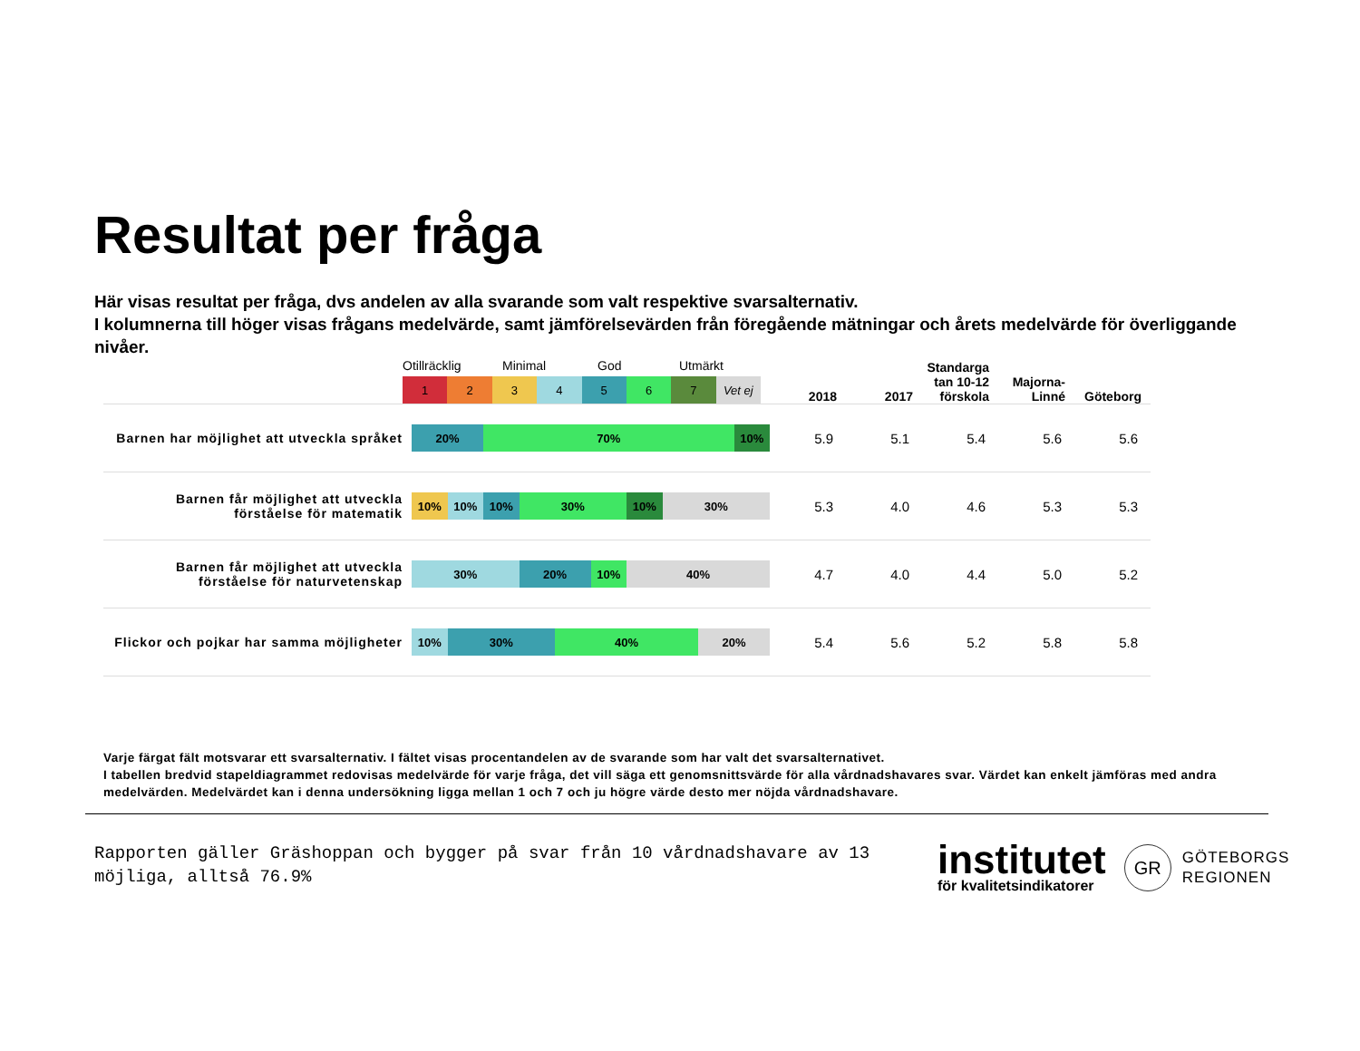Resultat per fråga
Här visas resultat per fråga, dvs andelen av alla svarande som valt respektive svarsalternativ.
I kolumnerna till höger visas frågans medelvärde, samt jämförelsevärden från föregående mätningar och årets medelvärde för överliggande nivåer.
| | Otillräcklig Minimal God Utmärkt 1 2 3 4 5 6 7 Vet ej | 2018 | 2017 | Standarga tan 10-12 förskola | Majorna-Linné | Göteborg |
| Barnen har möjlighet att utveckla språket | 20% 70% 10% | 5.9 | 5.1 | 5.4 | 5.6 | 5.6 |
| Barnen får möjlighet att utveckla förståelse för matematik | 10% 10% 10% 30% 10% 30% | 5.3 | 4.0 | 4.6 | 5.3 | 5.3 |
| Barnen får möjlighet att utveckla förståelse för naturvetenskap | 30% 20% 10% 40% | 4.7 | 4.0 | 4.4 | 5.0 | 5.2 |
| Flickor och pojkar har samma möjligheter | 10% 30% 40% 20% | 5.4 | 5.6 | 5.2 | 5.8 | 5.8 |
Varje färgat fält motsvarar ett svarsalternativ. I fältet visas procentandelen av de svarande som har valt det svarsalternativet.
I tabellen bredvid stapeldiagrammet redovisas medelvärde för varje fråga, det vill säga ett genomsnittsvärde för alla vårdnadshavares svar. Värdet kan enkelt jämföras med andra medelvärden. Medelvärdet kan i denna undersökning ligga mellan 1 och 7 och ju högre värde desto mer nöjda vårdnadshavare.
Rapporten gäller Gräshoppan och bygger på svar från 10 vårdnadshavare av 13 möjliga, alltså 76.9%
institutet
för kvalitetsindikatorer
GR
GÖTEBORGS
REGIONEN